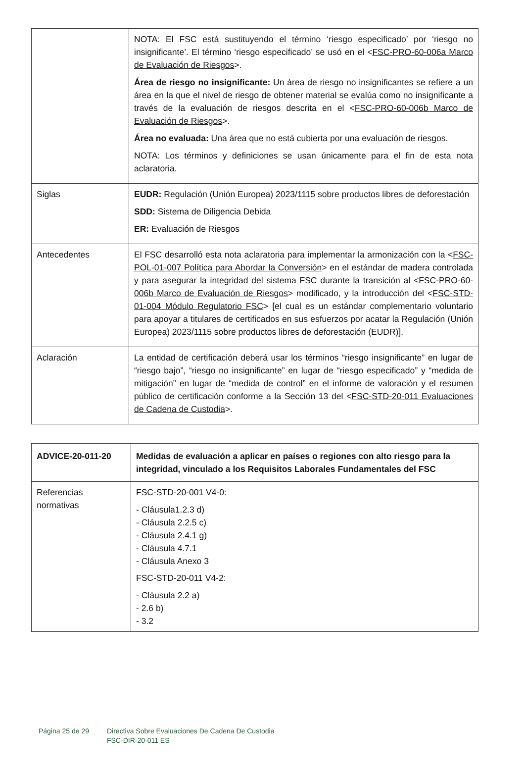| | NOTA: El FSC está sustituyendo el término ‘riesgo especificado’ por ‘riesgo no insignificante’. El término ‘riesgo especificado’ se usó en el < FSC-PRO-60-006a Marco de Evaluación de Riesgos >. Área de riesgo no insignificante: Un área de riesgo no insignificantes se refiere a un área en la que el nivel de riesgo de obtener material se evalúa como no insignificante a través de la evaluación de riesgos descrita en el < FSC-PRO-60-006b Marco de Evaluación de Riesgos >. Área no evaluada: Una área que no está cubierta por una evaluación de riesgos. NOTA: Los términos y definiciones se usan únicamente para el fin de esta nota aclaratoria. |
| Siglas | EUDR: Regulación (Unión Europea) 2023/1115 sobre productos libres de deforestación SDD: Sistema de Diligencia Debida ER: Evaluación de Riesgos |
| Antecedentes | El FSC desarrolló esta nota aclaratoria para implementar la armonización con la < FSC-POL-01-007 Política para Abordar la Conversión > en el estándar de madera controlada y para asegurar la integridad del sistema FSC durante la transición al < FSC-PRO-60-006b Marco de Evaluación de Riesgos > modificado, y la introducción del < FSC-STD-01-004 Módulo Regulatorio FSC > [el cual es un estándar complementario voluntario para apoyar a titulares de certificados en sus esfuerzos por acatar la Regulación (Unión Europea) 2023/1115 sobre productos libres de deforestación (EUDR)]. |
| Aclaración | La entidad de certificación deberá usar los términos “riesgo insignificante” en lugar de “riesgo bajo”, “riesgo no insignificante” en lugar de “riesgo especificado” y “medida de mitigación” en lugar de “medida de control” en el informe de valoración y el resumen público de certificación conforme a la Sección 13 del < FSC-STD-20-011 Evaluaciones de Cadena de Custodia >. |
| ADVICE-20-011-20 | Medidas de evaluación a aplicar en países o regiones con alto riesgo para la integridad, vinculado a los Requisitos Laborales Fundamentales del FSC |
| Referencias normativas | FSC-STD-20-001 V4-0: - Cláusula1.2.3 d) - Cláusula 2.2.5 c) - Cláusula 2.4.1 g) - Cláusula 4.7.1 - Cláusula Anexo 3 FSC-STD-20-011 V4-2: - Cláusula 2.2 a) - 2.6 b) - 3.2 |
Página 25 de 29 Directiva Sobre Evaluaciones De Cadena De Custodia
FSC-DIR-20-011 ES